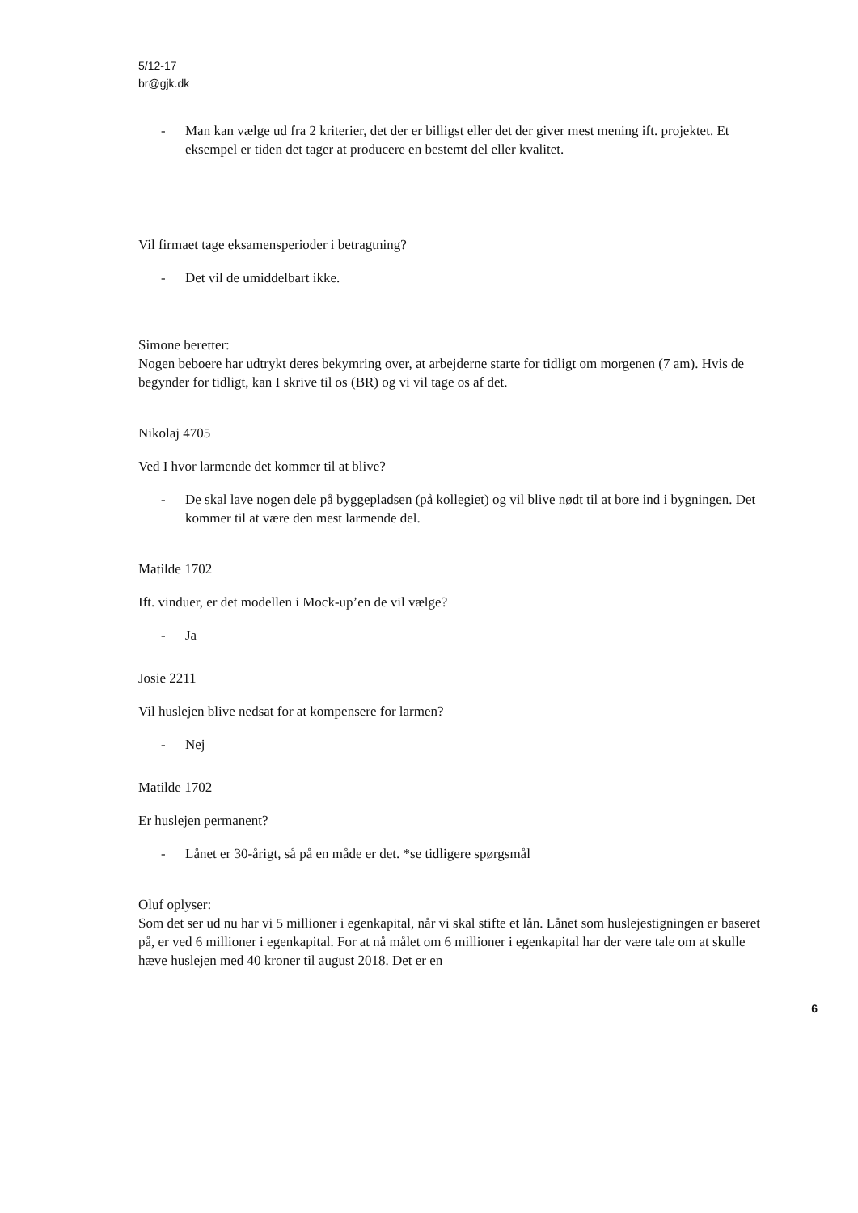5/12-17
br@gjk.dk
- Man kan vælge ud fra 2 kriterier, det der er billigst eller det der giver mest mening ift. projektet. Et eksempel er tiden det tager at producere en bestemt del eller kvalitet.
Vil firmaet tage eksamensperioder i betragtning?
- Det vil de umiddelbart ikke.
Simone beretter:
Nogen beboere har udtrykt deres bekymring over, at arbejderne starte for tidligt om morgenen (7 am). Hvis de begynder for tidligt, kan I skrive til os (BR) og vi vil tage os af det.
Nikolaj 4705
Ved I hvor larmende det kommer til at blive?
- De skal lave nogen dele på byggepladsen (på kollegiet) og vil blive nødt til at bore ind i bygningen. Det kommer til at være den mest larmende del.
Matilde 1702
Ift. vinduer, er det modellen i Mock-up’en de vil vælge?
- Ja
Josie 2211
Vil huslejen blive nedsat for at kompensere for larmen?
- Nej
Matilde 1702
Er huslejen permanent?
- Lånet er 30-årigt, så på en måde er det. *se tidligere spørgsmål
Oluf oplyser:
Som det ser ud nu har vi 5 millioner i egenkapital, når vi skal stifte et lån. Lånet som huslejestigningen er baseret på, er ved 6 millioner i egenkapital. For at nå målet om 6 millioner i egenkapital har der være tale om at skulle hæve huslejen med 40 kroner til august 2018. Det er en
6